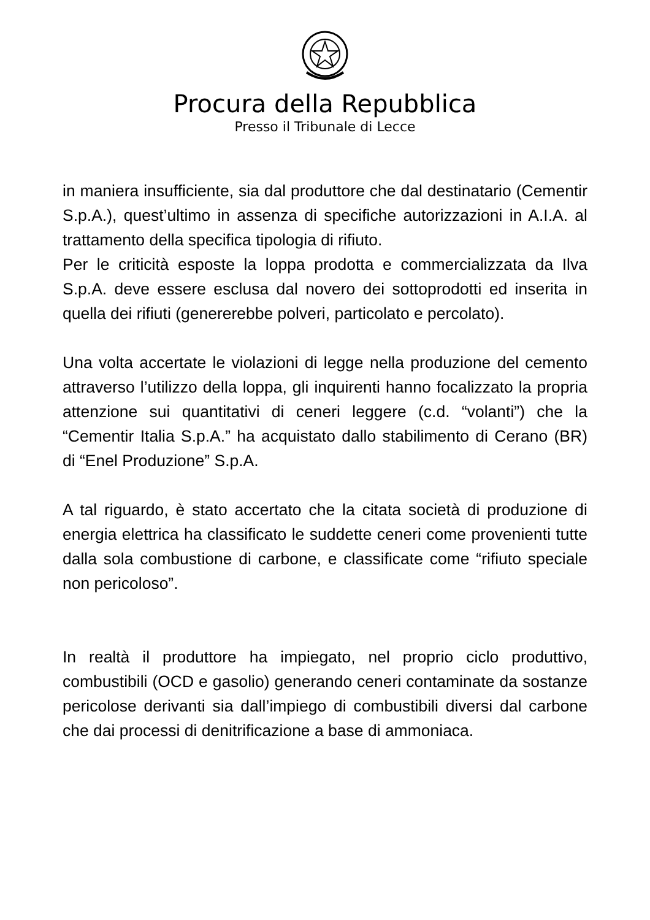Procura della Repubblica
Presso il Tribunale di Lecce
in maniera insufficiente, sia dal produttore che dal destinatario (Cementir S.p.A.), quest’ultimo in assenza di specifiche autorizzazioni in A.I.A. al trattamento della specifica tipologia di rifiuto.
Per le criticità esposte la loppa prodotta e commercializzata da Ilva S.p.A. deve essere esclusa dal novero dei sottoprodotti ed inserita in quella dei rifiuti (genererebbe polveri, particolato e percolato).
Una volta accertate le violazioni di legge nella produzione del cemento attraverso l’utilizzo della loppa, gli inquirenti hanno focalizzato la propria attenzione sui quantitativi di ceneri leggere (c.d. “volanti”) che la “Cementir Italia S.p.A.” ha acquistato dallo stabilimento di Cerano (BR) di “Enel Produzione” S.p.A.
A tal riguardo, è stato accertato che la citata società di produzione di energia elettrica ha classificato le suddette ceneri come provenienti tutte dalla sola combustione di carbone, e classificate come “rifiuto speciale non pericoloso”.
In realtà il produttore ha impiegato, nel proprio ciclo produttivo, combustibili (OCD e gasolio) generando ceneri contaminate da sostanze pericolose derivanti sia dall’impiego di combustibili diversi dal carbone che dai processi di denitrificazione a base di ammoniaca.